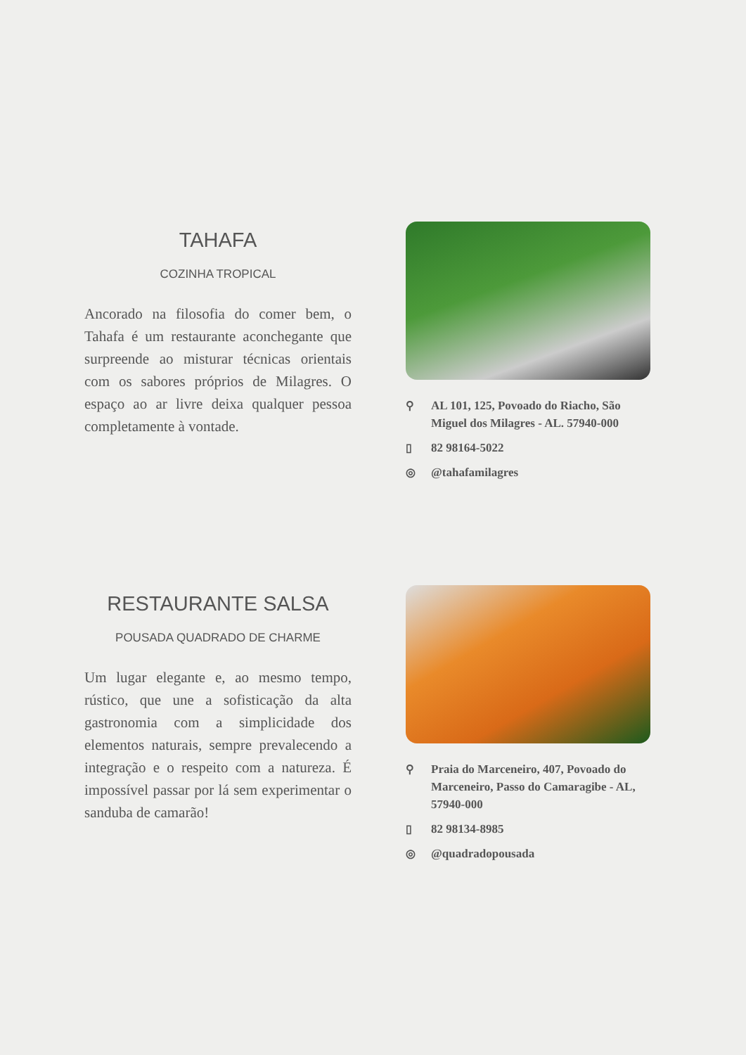TAHAFA
COZINHA TROPICAL
Ancorado na filosofia do comer bem, o Tahafa é um restaurante aconchegante que surpreende ao misturar técnicas orientais com os sabores próprios de Milagres. O espaço ao ar livre deixa qualquer pessoa completamente à vontade.
⚲ AL 101, 125, Povoado do Riacho, São Miguel dos Milagres - AL. 57940-000
▯ 82 98164-5022
◎ @tahafamilagres
RESTAURANTE SALSA
POUSADA QUADRADO DE CHARME
Um lugar elegante e, ao mesmo tempo, rústico, que une a sofisticação da alta gastronomia com a simplicidade dos elementos naturais, sempre prevalecendo a integração e o respeito com a natureza. É impossível passar por lá sem experimentar o sanduba de camarão!
⚲ Praia do Marceneiro, 407, Povoado do Marceneiro, Passo do Camaragibe - AL, 57940-000
▯ 82 98134-8985
◎ @quadradopousada